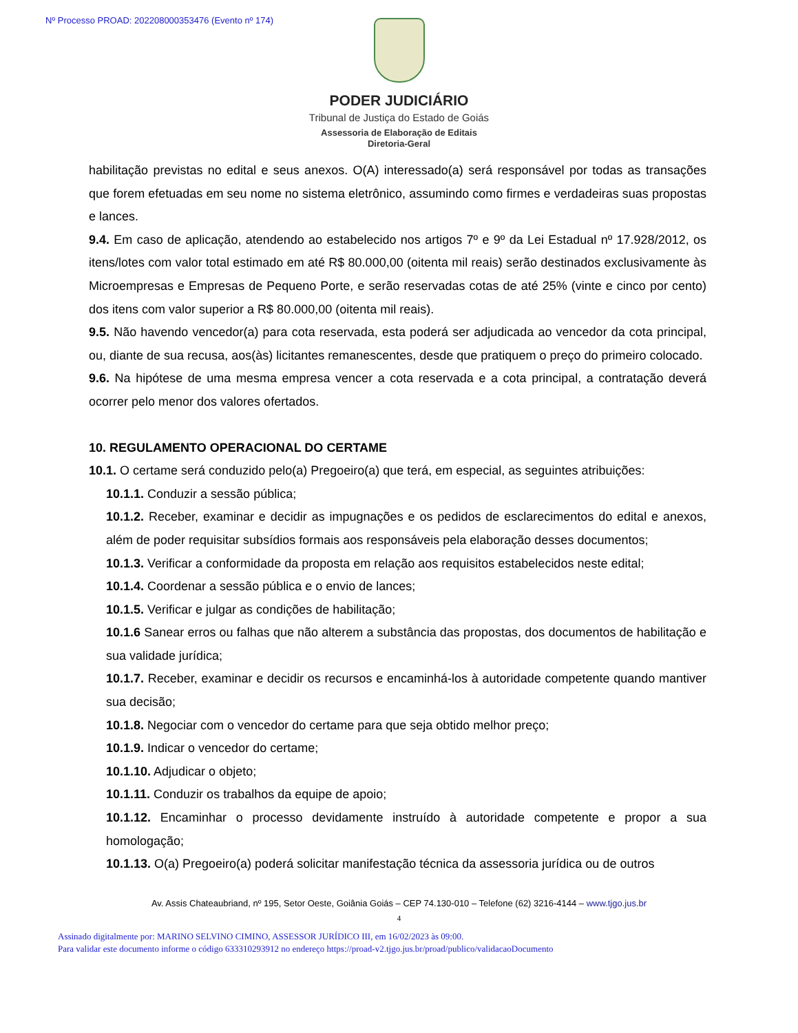Nº Processo PROAD: 202208000353476 (Evento nº 174)
PODER JUDICIÁRIO
Tribunal de Justiça do Estado de Goiás
Assessoria de Elaboração de Editais
Diretoria-Geral
habilitação previstas no edital e seus anexos. O(A) interessado(a) será responsável por todas as transações que forem efetuadas em seu nome no sistema eletrônico, assumindo como firmes e verdadeiras suas propostas e lances.
9.4. Em caso de aplicação, atendendo ao estabelecido nos artigos 7º e 9º da Lei Estadual nº 17.928/2012, os itens/lotes com valor total estimado em até R$ 80.000,00 (oitenta mil reais) serão destinados exclusivamente às Microempresas e Empresas de Pequeno Porte, e serão reservadas cotas de até 25% (vinte e cinco por cento) dos itens com valor superior a R$ 80.000,00 (oitenta mil reais).
9.5. Não havendo vencedor(a) para cota reservada, esta poderá ser adjudicada ao vencedor da cota principal, ou, diante de sua recusa, aos(às) licitantes remanescentes, desde que pratiquem o preço do primeiro colocado.
9.6. Na hipótese de uma mesma empresa vencer a cota reservada e a cota principal, a contratação deverá ocorrer pelo menor dos valores ofertados.
10. REGULAMENTO OPERACIONAL DO CERTAME
10.1. O certame será conduzido pelo(a) Pregoeiro(a) que terá, em especial, as seguintes atribuições:
10.1.1. Conduzir a sessão pública;
10.1.2. Receber, examinar e decidir as impugnações e os pedidos de esclarecimentos do edital e anexos, além de poder requisitar subsídios formais aos responsáveis pela elaboração desses documentos;
10.1.3. Verificar a conformidade da proposta em relação aos requisitos estabelecidos neste edital;
10.1.4. Coordenar a sessão pública e o envio de lances;
10.1.5. Verificar e julgar as condições de habilitação;
10.1.6 Sanear erros ou falhas que não alterem a substância das propostas, dos documentos de habilitação e sua validade jurídica;
10.1.7. Receber, examinar e decidir os recursos e encaminhá-los à autoridade competente quando mantiver sua decisão;
10.1.8. Negociar com o vencedor do certame para que seja obtido melhor preço;
10.1.9. Indicar o vencedor do certame;
10.1.10. Adjudicar o objeto;
10.1.11. Conduzir os trabalhos da equipe de apoio;
10.1.12. Encaminhar o processo devidamente instruído à autoridade competente e propor a sua homologação;
10.1.13. O(a) Pregoeiro(a) poderá solicitar manifestação técnica da assessoria jurídica ou de outros
Av. Assis Chateaubriand, nº 195, Setor Oeste, Goiânia Goiás – CEP 74.130-010 – Telefone (62) 3216-4144 – www.tjgo.jus.br
4
Assinado digitalmente por: MARINO SELVINO CIMINO, ASSESSOR JURÍDICO III, em 16/02/2023 às 09:00.
Para validar este documento informe o código 633310293912 no endereço https://proad-v2.tjgo.jus.br/proad/publico/validacaoDocumento